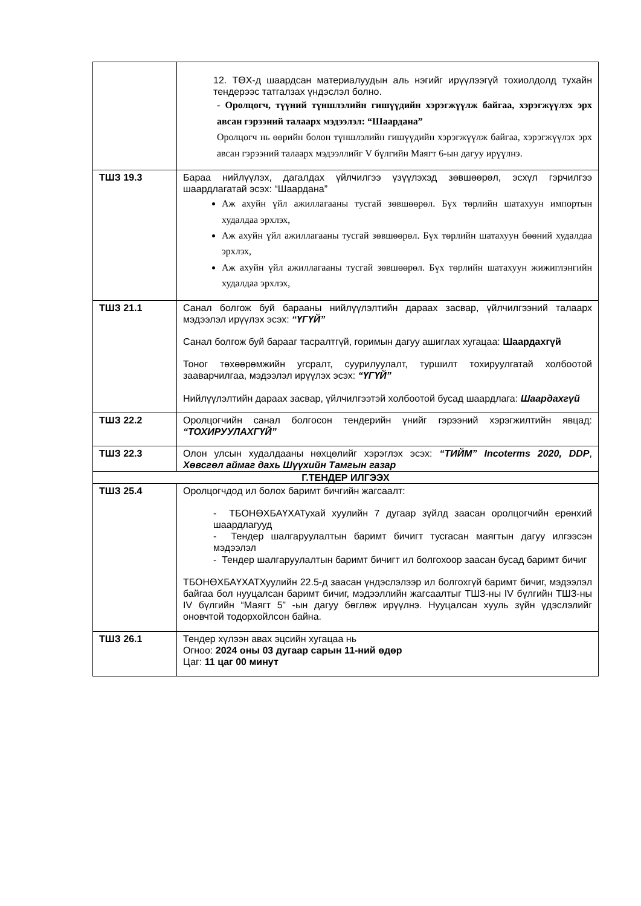| | 12. ТӨХ-д шаардсан материалуудын аль нэгийг ирүүлээгүй тохиолдолд тухайн тендерээс татгалзах үндэслэл болно. - Оролцогч, түүний түншлэлийн гишүүдийн хэрэгжүүлж байгаа, хэрэгжүүлэх эрх авсан гэрээний талаарх мэдээлэл: “Шаардана” Оролцогч нь өөрийн болон түншлэлийн гишүүдийн хэрэгжүүлж байгаа, хэрэгжүүлэх эрх авсан гэрээний талаарх мэдээллийг V бүлгийн Маягт 6-ын дагуу ирүүлнэ. |
| ТШЗ 19.3 | Бараа нийлүүлэх, дагалдах үйлчилгээ үзүүлэхэд зөвшөөрөл, эсхүл гэрчилгээ шаардлагатай эсэх: “Шаардана” Аж ахуйн үйл ажиллагааны тусгай зөвшөөрөл. Бүх төрлийн шатахуун импортын худалдаа эрхлэх, Аж ахуйн үйл ажиллагааны тусгай зөвшөөрөл. Бүх төрлийн шатахуун бөөний худалдаа эрхлэх, Аж ахуйн үйл ажиллагааны тусгай зөвшөөрөл. Бүх төрлийн шатахуун жижиглэнгийн худалдаа эрхлэх, |
| ТШЗ 21.1 | Санал болгож буй барааны нийлүүлэлтийн дараах засвар, үйлчилгээний талаарх мэдээлэл ирүүлэх эсэх: “ҮГҮЙ” Санал болгож буй барааг тасралтгүй, горимын дагуу ашиглах хугацаа: Шаардахгүй Тоног төхөөрөмжийн угсралт, суурилуулалт, туршилт тохируулгатай холбоотой зааварчилгаа, мэдээлэл ирүүлэх эсэх: “ҮГҮЙ” Нийлүүлэлтийн дараах засвар, үйлчилгээтэй холбоотой бусад шаардлага: Шаардахгүй |
| ТШЗ 22.2 | Оролцогчийн санал болгосон тендерийн үнийг гэрээний хэрэгжилтийн явцад: “ТОХИРУУЛАХГҮЙ” |
| ТШЗ 22.3 | Олон улсын худалдааны нөхцөлийг хэрэглэх эсэх: “ТИЙМ” Incoterms 2020, DDP , Хөвсгөл аймаг дахь Шүүхийн Тамгын газар |
| Г.ТЕНДЕР ИЛГЭЭХ | |
| ТШЗ 25.4 | Оролцогчдод ил болох баримт бичгийн жагсаалт: - ТБОНӨХБАҮХАТухай хуулийн 7 дугаар зүйлд заасан оролцогчийн ерөнхий шаардлагууд - Тендер шалгаруулалтын баримт бичигт тусгасан маягтын дагуу илгээсэн мэдээлэл - Тендер шалгаруулалтын баримт бичигт ил болгохоор заасан бусад баримт бичиг ТБОНӨХБАҮХАТХуулийн 22.5-д заасан үндэслэлээр ил болгохгүй баримт бичиг, мэдээлэл байгаа бол нууцалсан баримт бичиг, мэдээллийн жагсаалтыг ТШЗ-ны IV бүлгийн ТШЗ-ны IV бүлгийн “Маягт 5” -ын дагуу бөглөж ирүүлнэ. Нууцалсан хууль зүйн үдэслэлийг оновчтой тодорхойлсон байна. |
| ТШЗ 26.1 | Тендер хүлээн авах эцсийн хугацаа нь Огноо: 2024 оны 03 дугаар сарын 11-ний өдөр Цаг: 11 цаг 00 минут |